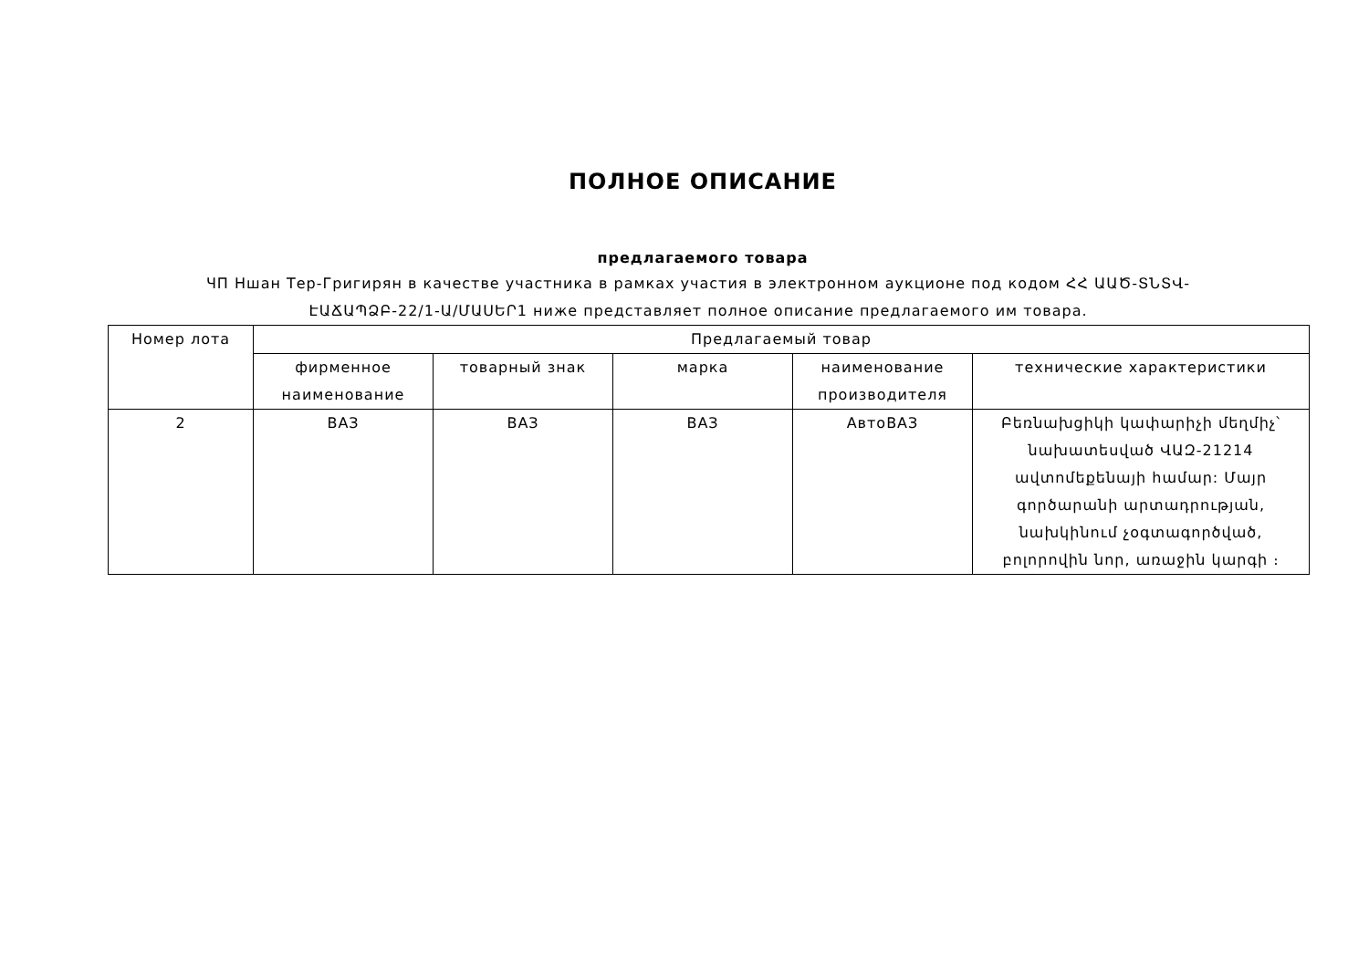ПОЛНОЕ ОПИСАНИЕ
предлагаемого товара
ЧП Ншан Тер-Григирян в качестве участника в рамках участия в электронном аукционе под кодом ՀՀ ԱԱԾ-ՏՆՏՎ-ԷԱՃԱՊՁԲ-22/1-Ա/ՄԱՍԵՐ1 ниже представляет полное описание предлагаемого им товара.
| Номер лота | Предлагаемый товар | | | | |
| --- | --- | --- | --- | --- | --- |
| | фирменное наименование | товарный знак | марка | наименование производителя | технические характеристики |
| 2 | ВАЗ | ВАЗ | ВАЗ | АвтоВАЗ | Բեռնախցիկի կափարիչի մեղմիչ՝ նախատեսված ՎԱԶ-21214 ավտոմեքենայի համար: Մայր գործարանի արտադրության, նախկինում չօգտագործված, բոլորովին նոր, առաջին կարգի ։ |